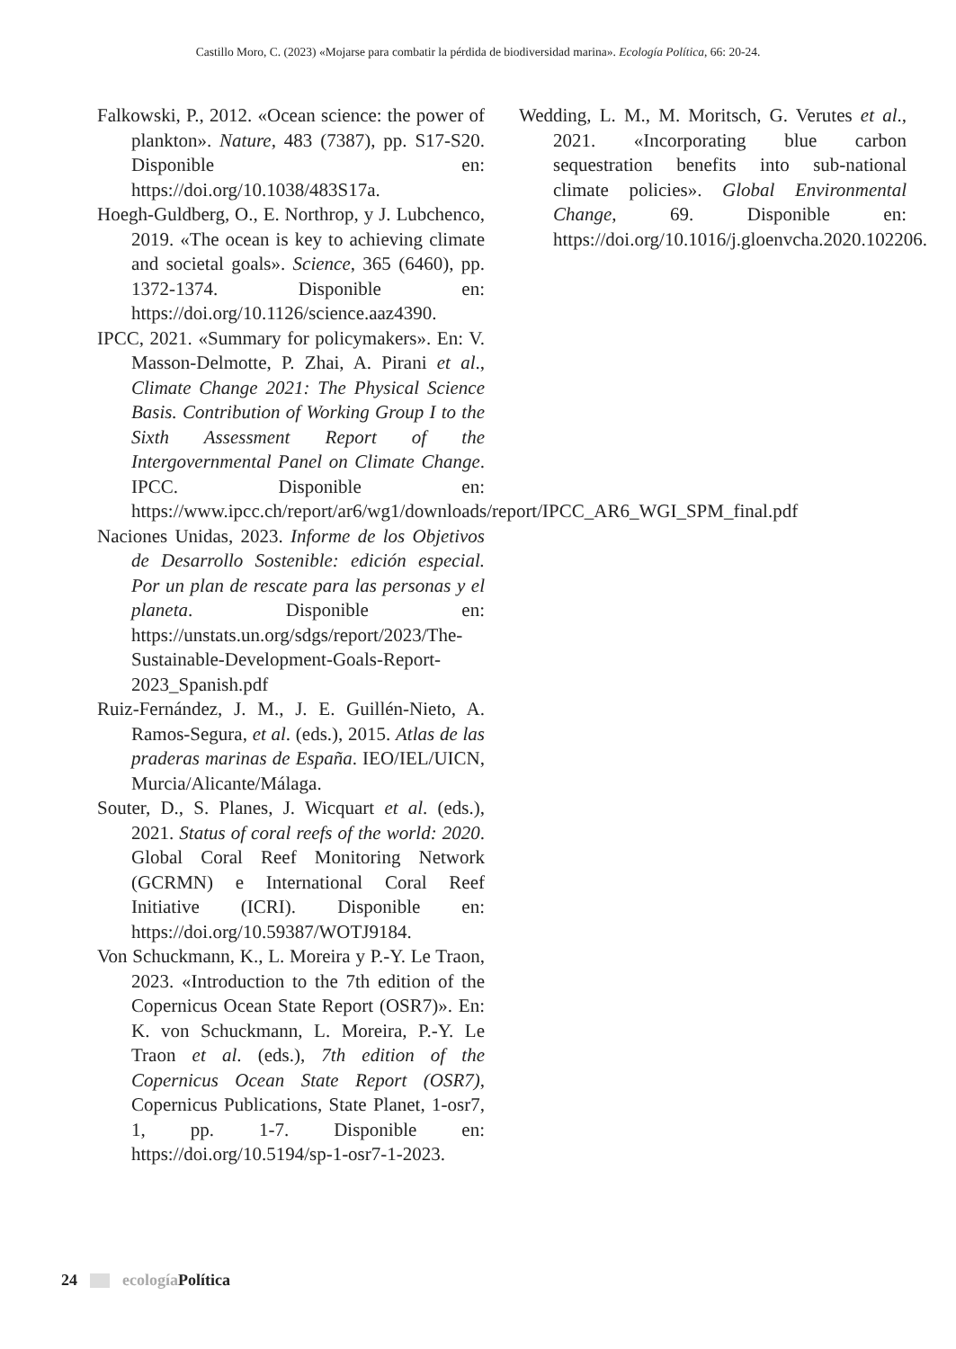Castillo Moro, C. (2023) «Mojarse para combatir la pérdida de biodiversidad marina». Ecología Política, 66: 20-24.
Falkowski, P., 2012. «Ocean science: the power of plankton». Nature, 483 (7387), pp. S17-S20. Disponible en: https://doi.org/10.1038/483S17a.
Hoegh-Guldberg, O., E. Northrop, y J. Lubchenco, 2019. «The ocean is key to achieving climate and societal goals». Science, 365 (6460), pp. 1372-1374. Disponible en: https://doi.org/10.1126/science.aaz4390.
IPCC, 2021. «Summary for policymakers». En: V. Masson-Delmotte, P. Zhai, A. Pirani et al., Climate Change 2021: The Physical Science Basis. Contribution of Working Group I to the Sixth Assessment Report of the Intergovernmental Panel on Climate Change. IPCC. Disponible en: https://www.ipcc.ch/report/ar6/wg1/downloads/report/IPCC_AR6_WGI_SPM_final.pdf
Naciones Unidas, 2023. Informe de los Objetivos de Desarrollo Sostenible: edición especial. Por un plan de rescate para las personas y el planeta. Disponible en: https://unstats.un.org/sdgs/report/2023/The-Sustainable-Development-Goals-Report-2023_Spanish.pdf
Ruiz-Fernández, J. M., J. E. Guillén-Nieto, A. Ramos-Segura, et al. (eds.), 2015. Atlas de las praderas marinas de España. IEO/IEL/UICN, Murcia/Alicante/Málaga.
Souter, D., S. Planes, J. Wicquart et al. (eds.), 2021. Status of coral reefs of the world: 2020. Global Coral Reef Monitoring Network (GCRMN) e International Coral Reef Initiative (ICRI). Disponible en: https://doi.org/10.59387/WOTJ9184.
Von Schuckmann, K., L. Moreira y P.-Y. Le Traon, 2023. «Introduction to the 7th edition of the Copernicus Ocean State Report (OSR7)». En: K. von Schuckmann, L. Moreira, P.-Y. Le Traon et al. (eds.), 7th edition of the Copernicus Ocean State Report (OSR7), Copernicus Publications, State Planet, 1-osr7, 1, pp. 1-7. Disponible en: https://doi.org/10.5194/sp-1-osr7-1-2023.
Wedding, L. M., M. Moritsch, G. Verutes et al., 2021. «Incorporating blue carbon sequestration benefits into sub-national climate policies». Global Environmental Change, 69. Disponible en: https://doi.org/10.1016/j.gloenvcha.2020.102206.
24 ecología Política